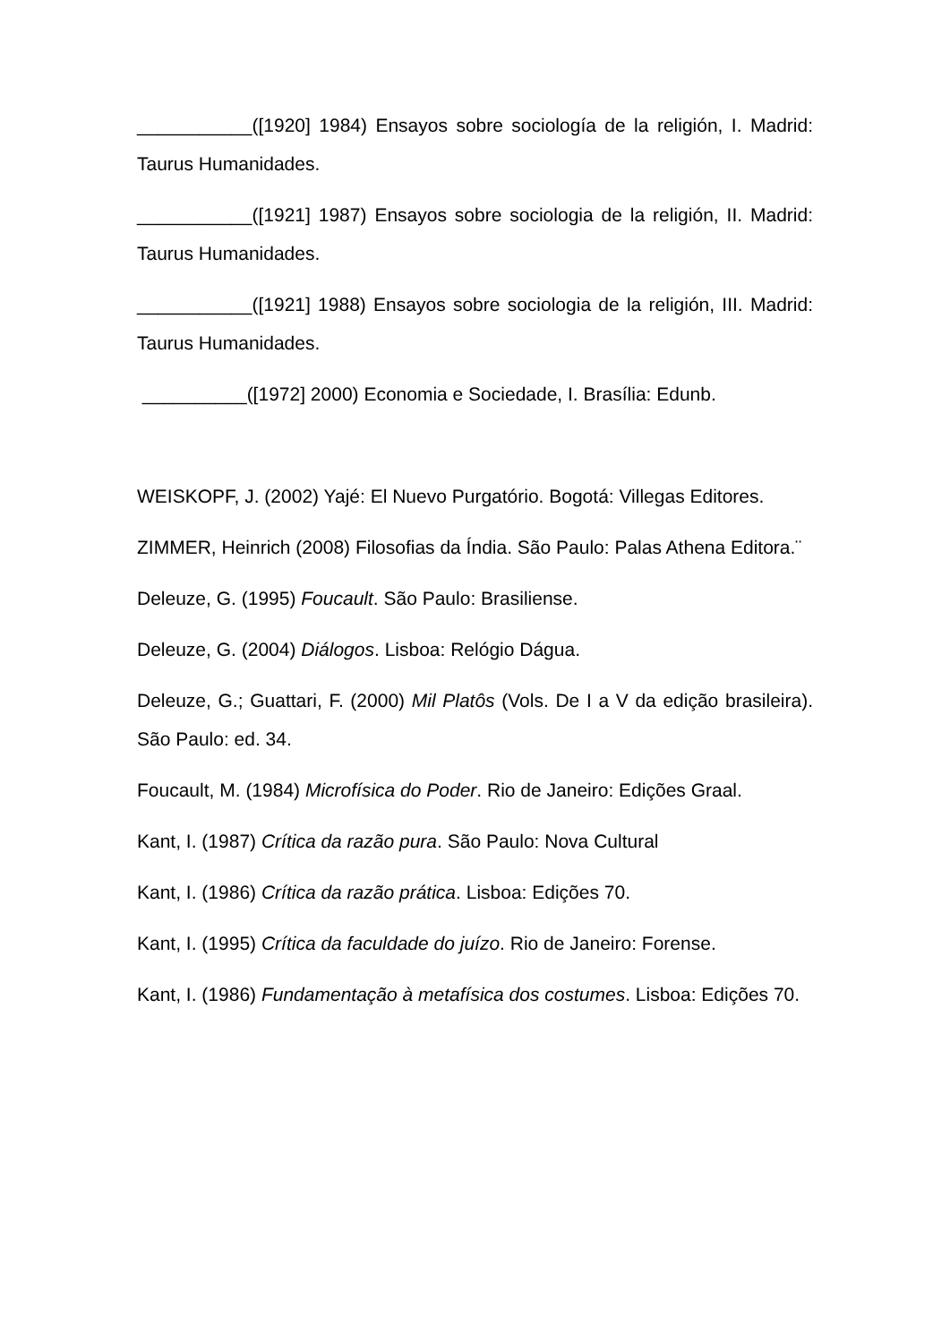___________([1920] 1984) Ensayos sobre sociología de la religión, I. Madrid: Taurus Humanidades.
___________([1921] 1987) Ensayos sobre sociologia de la religión, II. Madrid: Taurus Humanidades.
___________([1921] 1988) Ensayos sobre sociologia de la religión, III. Madrid: Taurus Humanidades.
__________([1972] 2000) Economia e Sociedade, I. Brasília: Edunb.
WEISKOPF, J. (2002) Yajé: El Nuevo Purgatório. Bogotá: Villegas Editores.
ZIMMER, Heinrich (2008) Filosofias da Índia. São Paulo: Palas Athena Editora.¨
Deleuze, G. (1995) Foucault. São Paulo: Brasiliense.
Deleuze, G. (2004) Diálogos. Lisboa: Relógio Dágua.
Deleuze, G.; Guattari, F. (2000) Mil Platôs (Vols. De I a V da edição brasileira). São Paulo: ed. 34.
Foucault, M. (1984) Microfísica do Poder. Rio de Janeiro: Edições Graal.
Kant, I. (1987) Crítica da razão pura. São Paulo: Nova Cultural
Kant, I. (1986) Crítica da razão prática. Lisboa: Edições 70.
Kant, I. (1995) Crítica da faculdade do juízo. Rio de Janeiro: Forense.
Kant, I. (1986) Fundamentação à metafísica dos costumes. Lisboa: Edições 70.